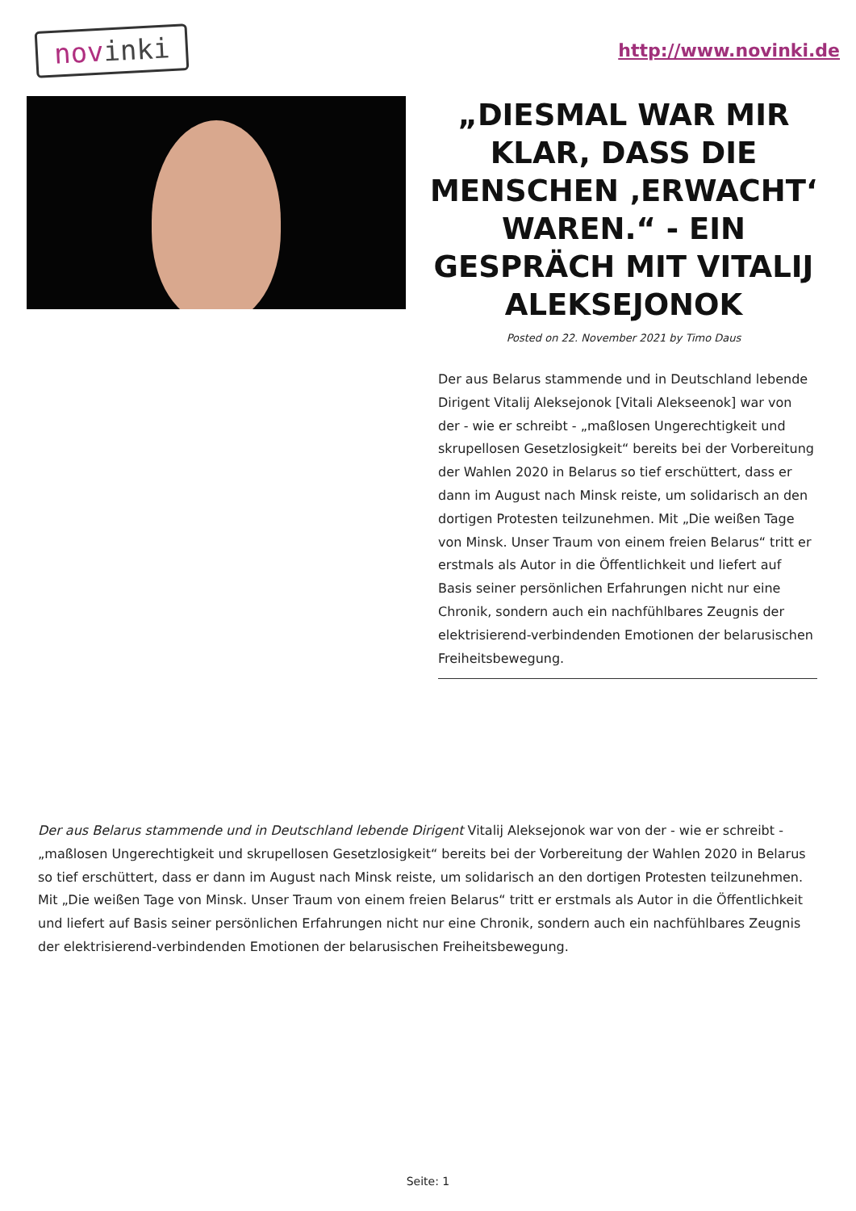novinki
http://www.novinki.de
„DIESMAL WAR MIR KLAR, DASS DIE MENSCHEN ‚ERWACHT‘ WAREN.“ - EIN GESPRÄCH MIT VITALIJ ALEKSEJONOK
Posted on 22. November 2021 by Timo Daus
Der aus Belarus stammende und in Deutschland lebende Dirigent Vitalij Aleksejonok [Vitali Alekseenok] war von der - wie er schreibt - „maßlosen Ungerechtigkeit und skrupellosen Gesetzlosigkeit“ bereits bei der Vorbereitung der Wahlen 2020 in Belarus so tief erschüttert, dass er dann im August nach Minsk reiste, um solidarisch an den dortigen Protesten teilzunehmen. Mit „Die weißen Tage von Minsk. Unser Traum von einem freien Belarus“ tritt er erstmals als Autor in die Öffentlichkeit und liefert auf Basis seiner persönlichen Erfahrungen nicht nur eine Chronik, sondern auch ein nachfühlbares Zeugnis der elektrisierend-verbindenden Emotionen der belarusischen Freiheitsbewegung.
Der aus Belarus stammende und in Deutschland lebende Dirigent Vitalij Aleksejonok war von der - wie er schreibt - „maßlosen Ungerechtigkeit und skrupellosen Gesetzlosigkeit“ bereits bei der Vorbereitung der Wahlen 2020 in Belarus so tief erschüttert, dass er dann im August nach Minsk reiste, um solidarisch an den dortigen Protesten teilzunehmen. Mit „Die weißen Tage von Minsk. Unser Traum von einem freien Belarus“ tritt er erstmals als Autor in die Öffentlichkeit und liefert auf Basis seiner persönlichen Erfahrungen nicht nur eine Chronik, sondern auch ein nachfühlbares Zeugnis der elektrisierend-verbindenden Emotionen der belarusischen Freiheitsbewegung.
Seite: 1